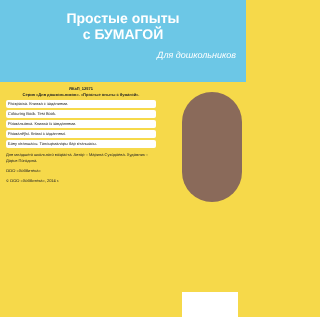Простые опыты
с БУМАГОЙ
Для дошкольников
ЯКаП_12571
Серия «Для дошкольников». «Простые опыты с бумагой».
Раскраска. Книжка с заданиями.
Colouring Book. Test Book.
Розмальовка. Книжка із завданнями.
Размалёўкі. Кніжкі з заданнямі.
Бояу кітапшасы. Тапсырмалары бар кітапшасы.
Для младшего школьного возраста. Автор – Марина Суходоева. Художник – Дарья Погодина.
ООО «Хоббитека»
© ООО «Хоббитека», 2014 г.